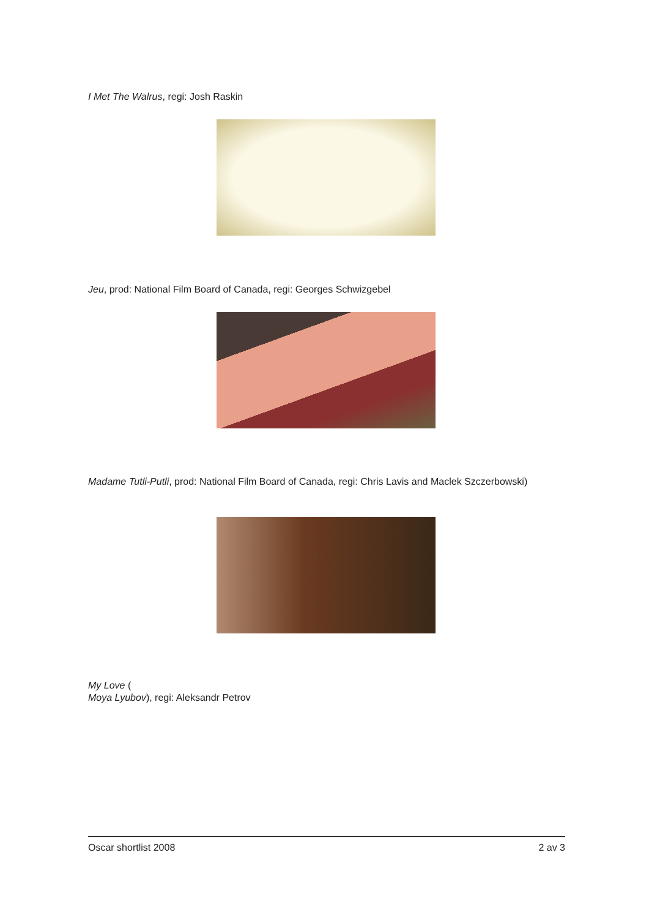I Met The Walrus, regi: Josh Raskin
Jeu, prod: National Film Board of Canada, regi: Georges Schwizgebel
Madame Tutli-Putli, prod: National Film Board of Canada, regi: Chris Lavis and Maclek Szczerbowski)
My Love (
Moya Lyubov), regi: Aleksandr Petrov
Oscar shortlist 2008 2 av 3